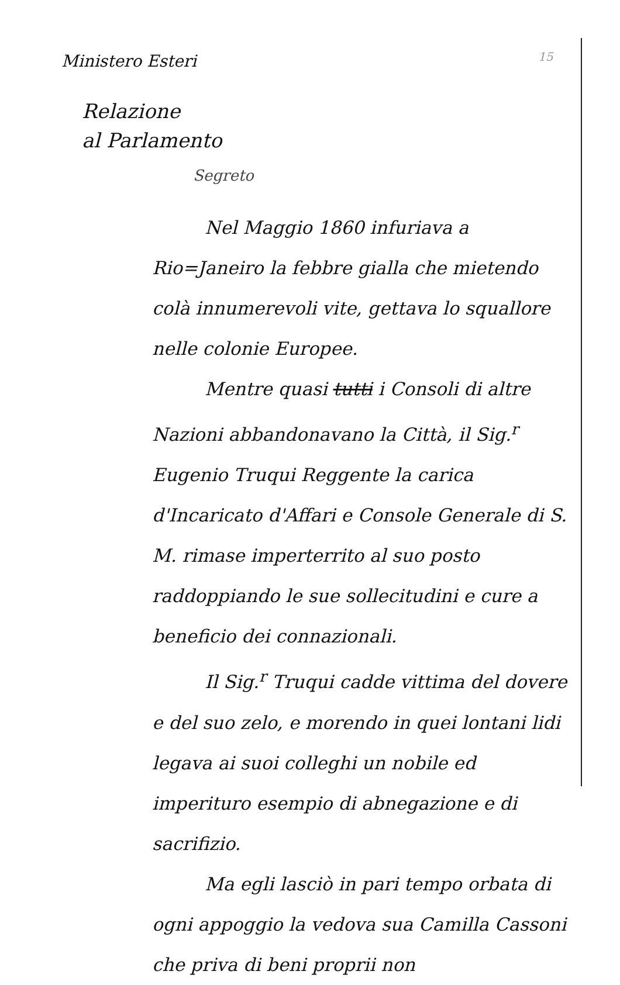Ministero Esteri
15
Relazione
al Parlamento
Segreto
Nel Maggio 1860 infuriava a Rio=Janeiro la febbre gialla che mietendo colà innumerevoli vite, gettava lo squallore nelle colonie Europee.
Mentre quasi tutti i Consoli di altre Nazioni abbandonavano la Città, il Sig.<sup>r</sup> Eugenio Truqui Reggente la carica d'Incaricato d'Affari e Console Generale di S. M. rimase imperterrito al suo posto raddoppiando le sue sollecitudini e cure a beneficio dei connazionali.
Il Sig.<sup>r</sup> Truqui cadde vittima del dovere e del suo zelo, e morendo in quei lontani lidi legava ai suoi colleghi un nobile ed imperituro esempio di abnegazione e di sacrifizio.
Ma egli lasciò in pari tempo orbata di ogni appoggio la vedova sua Camilla Cassoni che priva di beni proprii non